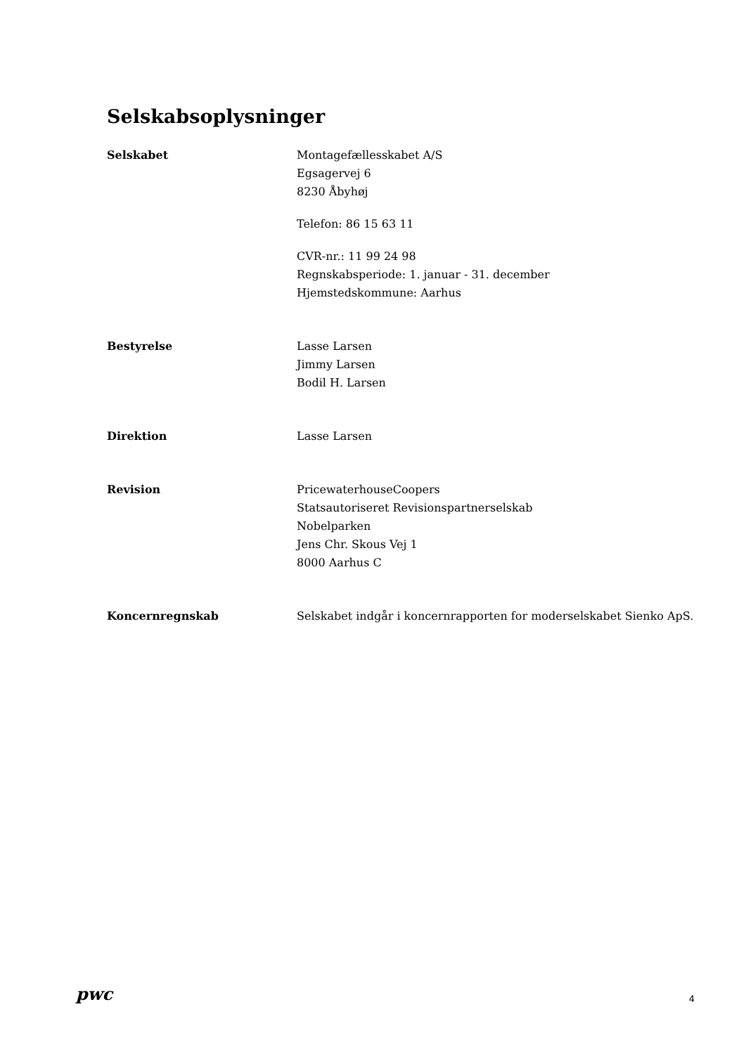Selskabsoplysninger
Selskabet Montagefællesskabet A/S
Egsagervej 6
8230 Åbyhøj
Telefon: 86 15 63 11
CVR-nr.: 11 99 24 98
Regnskabsperiode: 1. januar - 31. december
Hjemstedskommune: Aarhus
Bestyrelse Lasse Larsen
Jimmy Larsen
Bodil H. Larsen
Direktion Lasse Larsen
Revision PricewaterhouseCoopers
Statsautoriseret Revisionspartnerselskab
Nobelparken
Jens Chr. Skous Vej 1
8000 Aarhus C
Koncernregnskab Selskabet indgår i koncernrapporten for moderselskabet Sienko ApS.
pwc
4